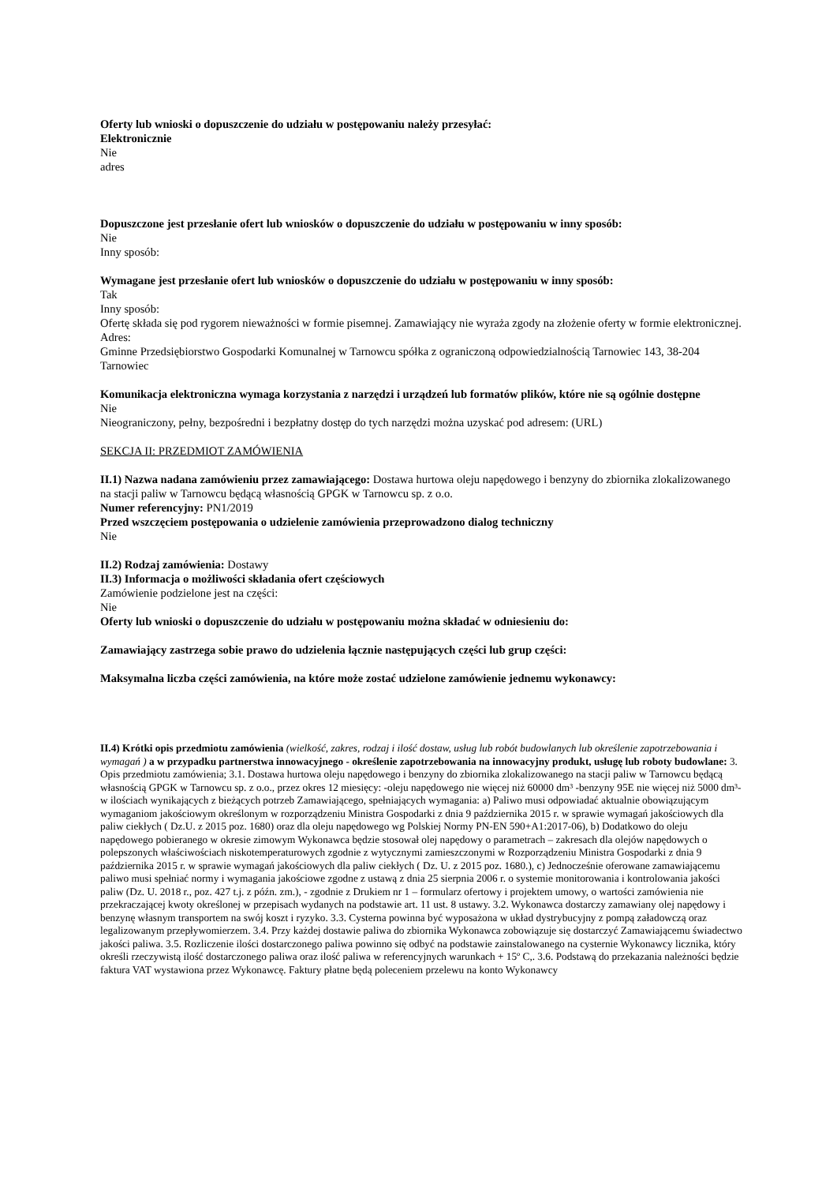Oferty lub wnioski o dopuszczenie do udziału w postępowaniu należy przesyłać:
Elektronicznie
Nie
adres
Dopuszczone jest przesłanie ofert lub wniosków o dopuszczenie do udziału w postępowaniu w inny sposób:
Nie
Inny sposób:
Wymagane jest przesłanie ofert lub wniosków o dopuszczenie do udziału w postępowaniu w inny sposób:
Tak
Inny sposób:
Ofertę składa się pod rygorem nieważności w formie pisemnej. Zamawiający nie wyraża zgody na złożenie oferty w formie elektronicznej.
Adres:
Gminne Przedsiębiorstwo Gospodarki Komunalnej w Tarnowcu spółka z ograniczoną odpowiedzialnością Tarnowiec 143, 38-204 Tarnowiec
Komunikacja elektroniczna wymaga korzystania z narzędzi i urządzeń lub formatów plików, które nie są ogólnie dostępne
Nie
Nieograniczony, pełny, bezpośredni i bezpłatny dostęp do tych narzędzi można uzyskać pod adresem: (URL)
SEKCJA II: PRZEDMIOT ZAMÓWIENIA
II.1) Nazwa nadana zamówieniu przez zamawiającego: Dostawa hurtowa oleju napędowego i benzyny do zbiornika zlokalizowanego na stacji paliw w Tarnowcu będącą własnością GPGK w Tarnowcu sp. z o.o.
Numer referencyjny: PN1/2019
Przed wszczęciem postępowania o udzielenie zamówienia przeprowadzono dialog techniczny
Nie
II.2) Rodzaj zamówienia: Dostawy
II.3) Informacja o możliwości składania ofert częściowych
Zamówienie podzielone jest na części:
Nie
Oferty lub wnioski o dopuszczenie do udziału w postępowaniu można składać w odniesieniu do:
Zamawiający zastrzega sobie prawo do udzielenia łącznie następujących części lub grup części:
Maksymalna liczba części zamówienia, na które może zostać udzielone zamówienie jednemu wykonawcy:
II.4) Krótki opis przedmiotu zamówienia (wielkość, zakres, rodzaj i ilość dostaw, usług lub robót budowlanych lub określenie zapotrzebowania i wymagań ) a w przypadku partnerstwa innowacyjnego - określenie zapotrzebowania na innowacyjny produkt, usługę lub roboty budowlane: 3. Opis przedmiotu zamówienia; 3.1. Dostawa hurtowa oleju napędowego i benzyny do zbiornika zlokalizowanego na stacji paliw w Tarnowcu będącą własnością GPGK w Tarnowcu sp. z o.o., przez okres 12 miesięcy: -oleju napędowego nie więcej niż 60000 dm³ -benzyny 95E nie więcej niż 5000 dm³- w ilościach wynikających z bieżących potrzeb Zamawiającego, spełniających wymagania: a) Paliwo musi odpowiadać aktualnie obowiązującym wymaganiom jakościowym określonym w rozporządzeniu Ministra Gospodarki z dnia 9 października 2015 r. w sprawie wymagań jakościowych dla paliw ciekłych ( Dz.U. z 2015 poz. 1680) oraz dla oleju napędowego wg Polskiej Normy PN-EN 590+A1:2017-06), b) Dodatkowo do oleju napędowego pobieranego w okresie zimowym Wykonawca będzie stosował olej napędowy o parametrach – zakresach dla olejów napędowych o polepszonych właściwościach niskotemperaturowych zgodnie z wytycznymi zamieszczonymi w Rozporządzeniu Ministra Gospodarki z dnia 9 października 2015 r. w sprawie wymagań jakościowych dla paliw ciekłych ( Dz. U. z 2015 poz. 1680.), c) Jednocześnie oferowane zamawiającemu paliwo musi spełniać normy i wymagania jakościowe zgodne z ustawą z dnia 25 sierpnia 2006 r. o systemie monitorowania i kontrolowania jakości paliw (Dz. U. 2018 r., poz. 427 t.j. z późn. zm.), - zgodnie z Drukiem nr 1 – formularz ofertowy i projektem umowy, o wartości zamówienia nie przekraczającej kwoty określonej w przepisach wydanych na podstawie art. 11 ust. 8 ustawy. 3.2. Wykonawca dostarczy zamawiany olej napędowy i benzynę własnym transportem na swój koszt i ryzyko. 3.3. Cysterna powinna być wyposażona w układ dystrybucyjny z pompą załadowczą oraz legalizowanym przepływomierzem. 3.4. Przy każdej dostawie paliwa do zbiornika Wykonawca zobowiązuje się dostarczyć Zamawiającemu świadectwo jakości paliwa. 3.5. Rozliczenie ilości dostarczonego paliwa powinno się odbyć na podstawie zainstalowanego na cysternie Wykonawcy licznika, który określi rzeczywistą ilość dostarczonego paliwa oraz ilość paliwa w referencyjnych warunkach + 15º C,. 3.6. Podstawą do przekazania należności będzie faktura VAT wystawiona przez Wykonawcę. Faktury płatne będą poleceniem przelewu na konto Wykonawcy